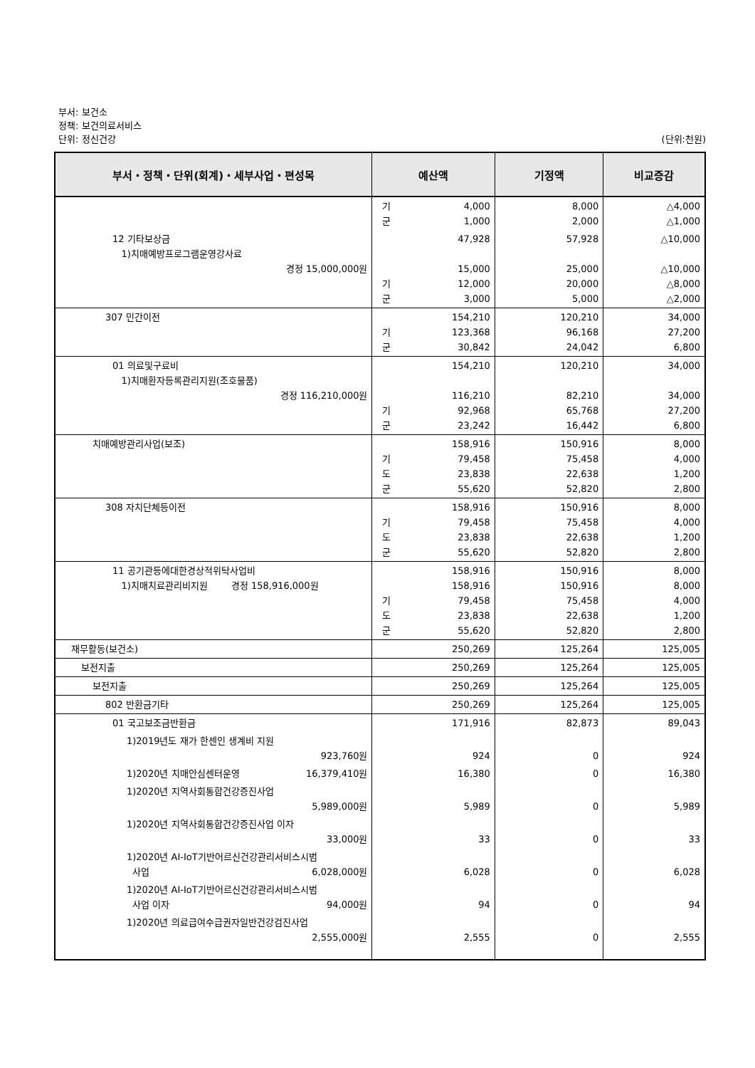부서: 보건소
정책: 보건의료서비스
단위: 정신건강 (단위:천원)
| 부서・정책・단위(회계)・세부사업・편성목 | 예산액 | 기정액 | 비교증감 |
| --- | --- | --- | --- |
| | 기 4,000 군 1,000 | 8,000 2,000 | △4,000 △1,000 |
| 12 기타보상금 1)치매예방프로그램운영강사료 경정 15,000,000원 | 47,928 15,000 기 12,000 군 3,000 | 57,928 25,000 20,000 5,000 | △10,000 △10,000 △8,000 △2,000 |
| 307 민간이전 | 154,210 기 123,368 군 30,842 | 120,210 96,168 24,042 | 34,000 27,200 6,800 |
| 01 의료및구료비 1)치매환자등록관리지원(조호물품) 경정 116,210,000원 | 154,210 116,210 기 92,968 군 23,242 | 120,210 82,210 65,768 16,442 | 34,000 34,000 27,200 6,800 |
| 치매예방관리사업(보조) | 158,916 기 79,458 도 23,838 군 55,620 | 150,916 75,458 22,638 52,820 | 8,000 4,000 1,200 2,800 |
| 308 자치단체등이전 | 158,916 기 79,458 도 23,838 군 55,620 | 150,916 75,458 22,638 52,820 | 8,000 4,000 1,200 2,800 |
| 11 공기관등에대한경상적위탁사업비 1)치매치료관리비지원 경정 158,916,000원 | 158,916 158,916 기 79,458 도 23,838 군 55,620 | 150,916 150,916 75,458 22,638 52,820 | 8,000 8,000 4,000 1,200 2,800 |
| 재무활동(보건소) | 250,269 | 125,264 | 125,005 |
| 보전지출 | 250,269 | 125,264 | 125,005 |
| 보전지출 | 250,269 | 125,264 | 125,005 |
| 802 반환금기타 | 250,269 | 125,264 | 125,005 |
| 01 국고보조금반환금 | 171,916 | 82,873 | 89,043 |
| 1)2019년도 재가 한센인 생계비 지원 923,760원 | 924 | 0 | 924 |
| 1)2020년 치매안심센터운영 16,379,410원 | 16,380 | 0 | 16,380 |
| 1)2020년 지역사회통합건강증진사업 5,989,000원 | 5,989 | 0 | 5,989 |
| 1)2020년 지역사회통합건강증진사업 이자 33,000원 | 33 | 0 | 33 |
| 1)2020년 AI-IoT기반어르신건강관리서비스시범 사업 6,028,000원 | 6,028 | 0 | 6,028 |
| 1)2020년 AI-IoT기반어르신건강관리서비스시범 사업 이자 94,000원 | 94 | 0 | 94 |
| 1)2020년 의료급여수급권자일반건강검진사업 2,555,000원 | 2,555 | 0 | 2,555 |